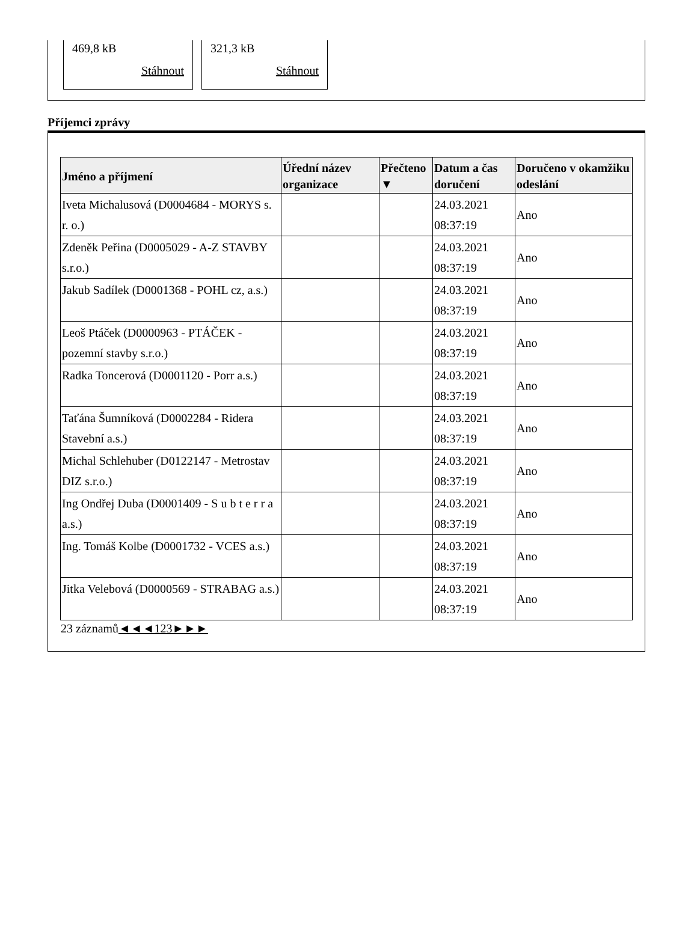469,8 kB
Stáhnout
321,3 kB
Stáhnout
Příjemci zprávy
| Jméno a příjmení | Úřední název organizace | Přečteno ▼ | Datum a čas doručení | Doručeno v okamžiku odeslání |
| --- | --- | --- | --- | --- |
| Iveta Michalusová (D0004684 - MORYS s. r. o.) | | | 24.03.2021 08:37:19 | Ano |
| Zdeněk Peřina (D0005029 - A-Z STAVBY s.r.o.) | | | 24.03.2021 08:37:19 | Ano |
| Jakub Sadílek (D0001368 - POHL cz, a.s.) | | | 24.03.2021 08:37:19 | Ano |
| Leoš Ptáček (D0000963 - PTÁČEK - pozemní stavby s.r.o.) | | | 24.03.2021 08:37:19 | Ano |
| Radka Toncerová (D0001120 - Porr a.s.) | | | 24.03.2021 08:37:19 | Ano |
| Taťána Šumníková (D0002284 - Ridera Stavební a.s.) | | | 24.03.2021 08:37:19 | Ano |
| Michal Schlehuber (D0122147 - Metrostav DIZ s.r.o.) | | | 24.03.2021 08:37:19 | Ano |
| Ing Ondřej Duba (D0001409 - S u b t e r r a a.s.) | | | 24.03.2021 08:37:19 | Ano |
| Ing. Tomáš Kolbe (D0001732 - VCES a.s.) | | | 24.03.2021 08:37:19 | Ano |
| Jitka Velebová (D0000569 - STRABAG a.s.) | | | 24.03.2021 08:37:19 | Ano |
23 záznamů◄◄◄123►►►